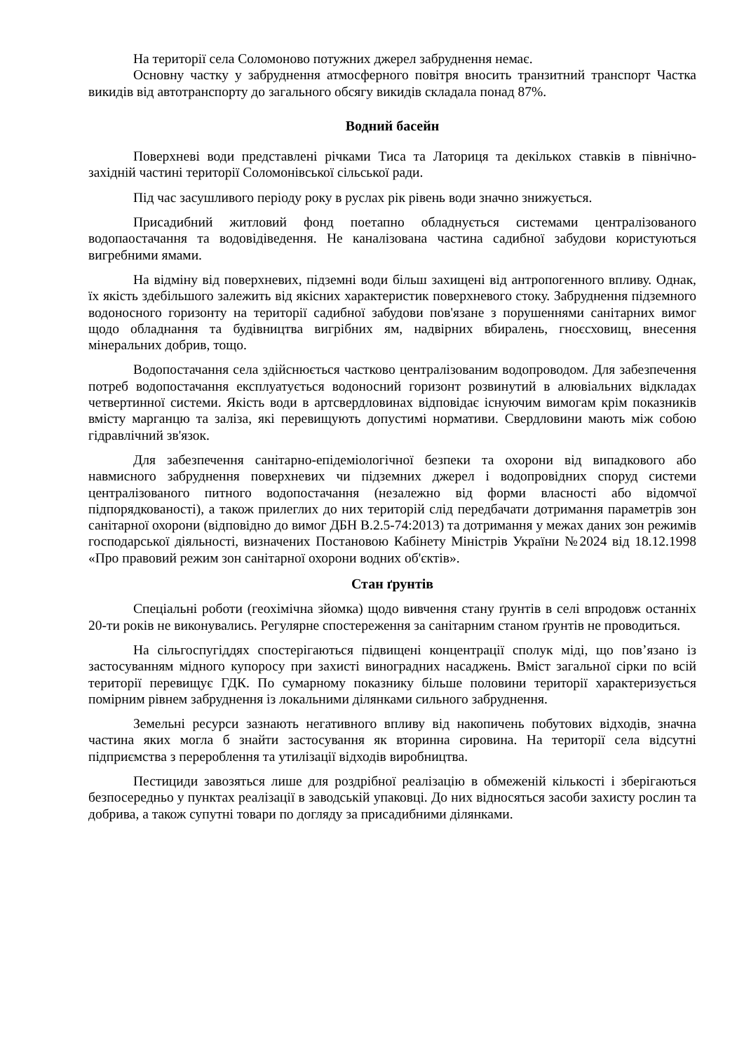На території села Соломоново потужних джерел забруднення немає.
Основну частку у забруднення атмосферного повітря вносить транзитний транспорт Частка викидів від автотранспорту до загального обсягу викидів складала понад 87%.
Водний басейн
Поверхневі води представлені річками Тиса та Латориця та декількох ставків в північно-західній частині території Соломонівської сільської ради.
Під час засушливого періоду року в руслах рік рівень води значно знижується.
Присадибний житловий фонд поетапно обладнується системами централізованого водопаостачання та водовідіведення. Не каналізована частина садибної забудови користуються вигребними ямами.
На відміну від поверхневих, підземні води більш захищені від антропогенного впливу. Однак, їх якість здебільшого залежить від якісних характеристик поверхневого стоку. Забруднення підземного водоносного горизонту на території садибної забудови пов'язане з порушеннями санітарних вимог щодо обладнання та будівництва вигрібних ям, надвірних вбиралень, гноєсховищ, внесення мінеральних добрив, тощо.
Водопостачання села здійснюється частково централізованим водопроводом. Для забезпечення потреб водопостачання експлуатується водоносний горизонт розвинутий в алювіальних відкладах четвертинної системи. Якість води в артсвердловинах відповідає існуючим вимогам крім показників вмісту марганцю та заліза, які перевищують допустимі нормативи. Свердловини мають між собою гідравлічний зв'язок.
Для забезпечення санітарно-епідеміологічної безпеки та охорони від випадкового або навмисного забруднення поверхневих чи підземних джерел і водопровідних споруд системи централізованого питного водопостачання (незалежно від форми власності або відомчої підпорядкованості), а також прилеглих до них територій слід передбачати дотримання параметрів зон санітарної охорони (відповідно до вимог ДБН В.2.5-74:2013) та дотримання у межах даних зон режимів господарської діяльності, визначених Постановою Кабінету Міністрів України №2024 від 18.12.1998 «Про правовий режим зон санітарної охорони водних об'єктів».
Стан ґрунтів
Спеціальні роботи (геохімічна зйомка) щодо вивчення стану ґрунтів в селі впродовж останніх 20-ти років не виконувались. Регулярне спостереження за санітарним станом ґрунтів не проводиться.
На сільгоспугіддях спостерігаються підвищені концентрації сполук міді, що пов’язано із застосуванням мідного купоросу при захисті виноградних насаджень. Вміст загальної сірки по всій території перевищує ГДК. По сумарному показнику більше половини території характеризується помірним рівнем забруднення із локальними ділянками сильного забруднення.
Земельні ресурси зазнають негативного впливу від накопичень побутових відходів, значна частина яких могла б знайти застосування як вторинна сировина. На території села відсутні підприємства з перероблення та утилізації відходів виробництва.
Пестициди завозяться лише для роздрібної реалізацію в обмеженій кількості і зберігаються безпосередньо у пунктах реалізації в заводській упаковці. До них відносяться засоби захисту рослин та добрива, а також супутні товари по догляду за присадибними ділянками.